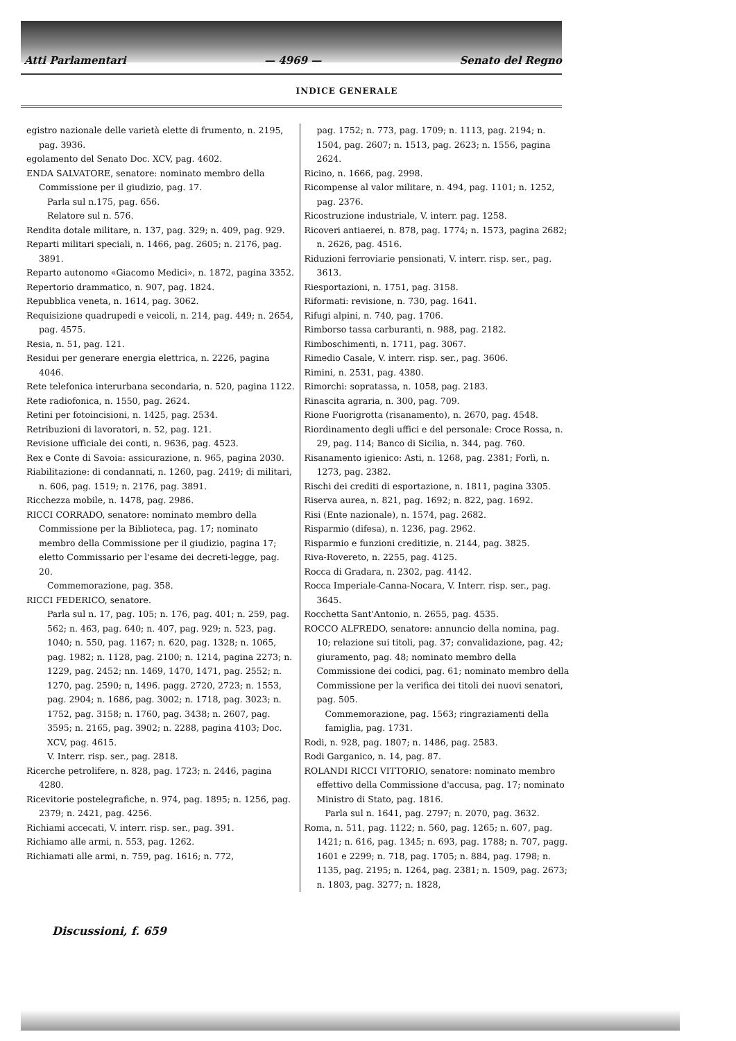Atti Parlamentari — 4969 — Senato del Regno
INDICE GENERALE
egistro nazionale delle varietà elette di frumento, n. 2195, pag. 3936.
egolamento del Senato Doc. XCV, pag. 4602.
ENDA SALVATORE, senatore: nominato membro della Commissione per il giudizio, pag. 17.
Parla sul n.175, pag. 656.
Relatore sul n. 576.
Rendita dotale militare, n. 137, pag. 329; n. 409, pag. 929.
Reparti militari speciali, n. 1466, pag. 2605; n. 2176, pag. 3891.
Reparto autonomo «Giacomo Medici», n. 1872, pagina 3352.
Repertorio drammatico, n. 907, pag. 1824.
Repubblica veneta, n. 1614, pag. 3062.
Requisizione quadrupedi e veicoli, n. 214, pag. 449; n. 2654, pag. 4575.
Resia, n. 51, pag. 121.
Residui per generare energia elettrica, n. 2226, pagina 4046.
Rete telefonica interurbana secondaria, n. 520, pagina 1122.
Rete radiofonica, n. 1550, pag. 2624.
Retini per fotoincisioni, n. 1425, pag. 2534.
Retribuzioni di lavoratori, n. 52, pag. 121.
Revisione ufficiale dei conti, n. 9636, pag. 4523.
Rex e Conte di Savoia: assicurazione, n. 965, pagina 2030.
Riabilitazione: di condannati, n. 1260, pag. 2419; di militari, n. 606, pag. 1519; n. 2176, pag. 3891.
Ricchezza mobile, n. 1478, pag. 2986.
RICCI CORRADO, senatore: nominato membro della Commissione per la Biblioteca, pag. 17; nominato membro della Commissione per il giudizio, pagina 17; eletto Commissario per l'esame dei decreti-legge, pag. 20.
Commemorazione, pag. 358.
RICCI FEDERICO, senatore.
Parla sul n. 17, pag. 105; n. 176, pag. 401; n. 259, pag. 562; n. 463, pag. 640; n. 407, pag. 929; n. 523, pag. 1040; n. 550, pag. 1167; n. 620, pag. 1328; n. 1065, pag. 1982; n. 1128, pag. 2100; n. 1214, pagina 2273; n. 1229, pag. 2452; nn. 1469, 1470, 1471, pag. 2552; n. 1270, pag. 2590; n, 1496. pagg. 2720, 2723; n. 1553, pag. 2904; n. 1686, pag. 3002; n. 1718, pag. 3023; n. 1752, pag. 3158; n. 1760, pag. 3438; n. 2607, pag. 3595; n. 2165, pag. 3902; n. 2288, pagina 4103; Doc. XCV, pag. 4615.
V. Interr. risp. ser., pag. 2818.
Ricerche petrolifere, n. 828, pag. 1723; n. 2446, pagina 4280.
Ricevitorie postelegrafiche, n. 974, pag. 1895; n. 1256, pag. 2379; n. 2421, pag. 4256.
Richiami accecati, V. interr. risp. ser., pag. 391.
Richiamo alle armi, n. 553, pag. 1262.
Richiamati alle armi, n. 759, pag. 1616; n. 772,
pag. 1752; n. 773, pag. 1709; n. 1113, pag. 2194; n. 1504, pag. 2607; n. 1513, pag. 2623; n. 1556, pagina 2624.
Ricino, n. 1666, pag. 2998.
Ricompense al valor militare, n. 494, pag. 1101; n. 1252, pag. 2376.
Ricostruzione industriale, V. interr. pag. 1258.
Ricoveri antiaerei, n. 878, pag. 1774; n. 1573, pagina 2682; n. 2626, pag. 4516.
Riduzioni ferroviarie pensionati, V. interr. risp. ser., pag. 3613.
Riesportazioni, n. 1751, pag. 3158.
Riformati: revisione, n. 730, pag. 1641.
Rifugi alpini, n. 740, pag. 1706.
Rimborso tassa carburanti, n. 988, pag. 2182.
Rimboschimenti, n. 1711, pag. 3067.
Rimedio Casale, V. interr. risp. ser., pag. 3606.
Rimini, n. 2531, pag. 4380.
Rimorchi: sopratassa, n. 1058, pag. 2183.
Rinascita agraria, n. 300, pag. 709.
Rione Fuorigrotta (risanamento), n. 2670, pag. 4548.
Riordinamento degli uffici e del personale: Croce Rossa, n. 29, pag. 114; Banco di Sicilia, n. 344, pag. 760.
Risanamento igienico: Asti, n. 1268, pag. 2381; Forlì, n. 1273, pag. 2382.
Rischi dei crediti di esportazione, n. 1811, pagina 3305.
Riserva aurea, n. 821, pag. 1692; n. 822, pag. 1692.
Risi (Ente nazionale), n. 1574, pag. 2682.
Risparmio (difesa), n. 1236, pag. 2962.
Risparmio e funzioni creditizie, n. 2144, pag. 3825.
Riva-Rovereto, n. 2255, pag. 4125.
Rocca di Gradara, n. 2302, pag. 4142.
Rocca Imperiale-Canna-Nocara, V. Interr. risp. ser., pag. 3645.
Rocchetta Sant'Antonio, n. 2655, pag. 4535.
ROCCO ALFREDO, senatore: annuncio della nomina, pag. 10; relazione sui titoli, pag. 37; convalidazione, pag. 42; giuramento, pag. 48; nominato membro della Commissione dei codici, pag. 61; nominato membro della Commissione per la verifica dei titoli dei nuovi senatori, pag. 505.
Commemorazione, pag. 1563; ringraziamenti della famiglia, pag. 1731.
Rodi, n. 928, pag. 1807; n. 1486, pag. 2583.
Rodi Garganico, n. 14, pag. 87.
ROLANDI RICCI VITTORIO, senatore: nominato membro effettivo della Commissione d'accusa, pag. 17; nominato Ministro di Stato, pag. 1816.
Parla sul n. 1641, pag. 2797; n. 2070, pag. 3632.
Roma, n. 511, pag. 1122; n. 560, pag. 1265; n. 607, pag. 1421; n. 616, pag. 1345; n. 693, pag. 1788; n. 707, pagg. 1601 e 2299; n. 718, pag. 1705; n. 884, pag. 1798; n. 1135, pag. 2195; n. 1264, pag. 2381; n. 1509, pag. 2673; n. 1803, pag. 3277; n. 1828,
Discussioni, f. 659